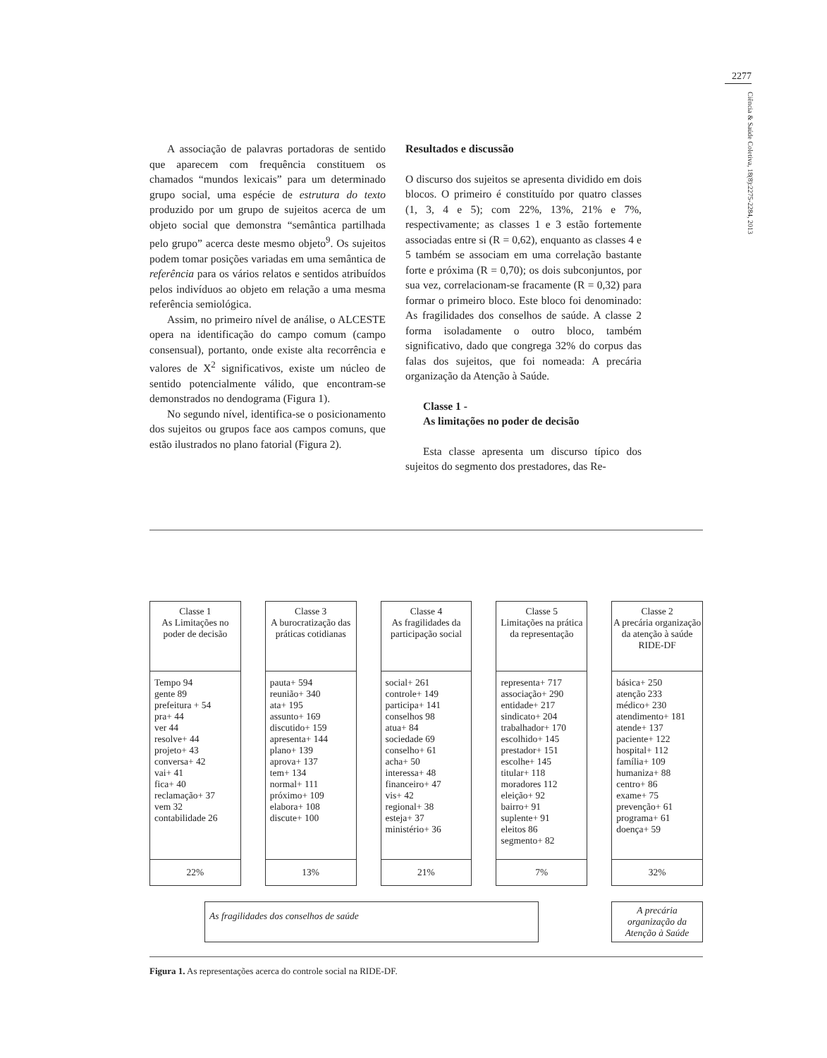2277
Ciência & Saúde Coletiva, 18(8):2275-2284, 2013
A associação de palavras portadoras de sentido que aparecem com frequência constituem os chamados “mundos lexicais” para um determinado grupo social, uma espécie de estrutura do texto produzido por um grupo de sujeitos acerca de um objeto social que demonstra “semântica partilhada pelo grupo” acerca deste mesmo objeto<sup>9</sup>. Os sujeitos podem tomar posições variadas em uma semântica de referência para os vários relatos e sentidos atribuídos pelos indivíduos ao objeto em relação a uma mesma referência semiológica.
Assim, no primeiro nível de análise, o ALCESTE opera na identificação do campo comum (campo consensual), portanto, onde existe alta recorrência e valores de X<sup>2</sup> significativos, existe um núcleo de sentido potencialmente válido, que encontram-se demonstrados no dendograma (Figura 1).
No segundo nível, identifica-se o posicionamento dos sujeitos ou grupos face aos campos comuns, que estão ilustrados no plano fatorial (Figura 2).
Resultados e discussão
O discurso dos sujeitos se apresenta dividido em dois blocos. O primeiro é constituído por quatro classes (1, 3, 4 e 5); com 22%, 13%, 21% e 7%, respectivamente; as classes 1 e 3 estão fortemente associadas entre si (R = 0,62), enquanto as classes 4 e 5 também se associam em uma correlação bastante forte e próxima (R = 0,70); os dois subconjuntos, por sua vez, correlacionam-se fracamente (R = 0,32) para formar o primeiro bloco. Este bloco foi denominado: As fragilidades dos conselhos de saúde. A classe 2 forma isoladamente o outro bloco, também significativo, dado que congrega 32% do corpus das falas dos sujeitos, que foi nomeada: A precária organização da Atenção à Saúde.
Classe 1 -
As limitações no poder de decisão
Esta classe apresenta um discurso típico dos sujeitos do segmento dos prestadores, das Re-
Classe 1
As Limitações no poder de decisão
Tempo 94
gente 89
prefeitura + 54
pra+ 44
ver 44
resolve+ 44
projeto+ 43
conversa+ 42
vai+ 41
fica+ 40
reclamação+ 37
vem 32
contabilidade 26
22%
Classe 3
A burocratização das práticas cotidianas
pauta+ 594
reunião+ 340
ata+ 195
assunto+ 169
discutido+ 159
apresenta+ 144
plano+ 139
aprova+ 137
tem+ 134
normal+ 111
próximo+ 109
elabora+ 108
discute+ 100
13%
Classe 4
As fragilidades da participação social
social+ 261
controle+ 149
participa+ 141
conselhos 98
atua+ 84
sociedade 69
conselho+ 61
acha+ 50
interessa+ 48
financeiro+ 47
vis+ 42
regional+ 38
esteja+ 37
ministério+ 36
21%
Classe 5
Limitações na prática da representação
representa+ 717
associação+ 290
entidade+ 217
sindicato+ 204
trabalhador+ 170
escolhido+ 145
prestador+ 151
escolhe+ 145
titular+ 118
moradores 112
eleição+ 92
bairro+ 91
suplente+ 91
eleitos 86
segmento+ 82
7%
Classe 2
A precária organização da atenção à saúde RIDE-DF
básica+ 250
atenção 233
médico+ 230
atendimento+ 181
atende+ 137
paciente+ 122
hospital+ 112
família+ 109
humaniza+ 88
centro+ 86
exame+ 75
prevenção+ 61
programa+ 61
doença+ 59
32%
As fragilidades dos conselhos de saúde
A precária organização da Atenção à Saúde
Figura 1. As representações acerca do controle social na RIDE-DF.